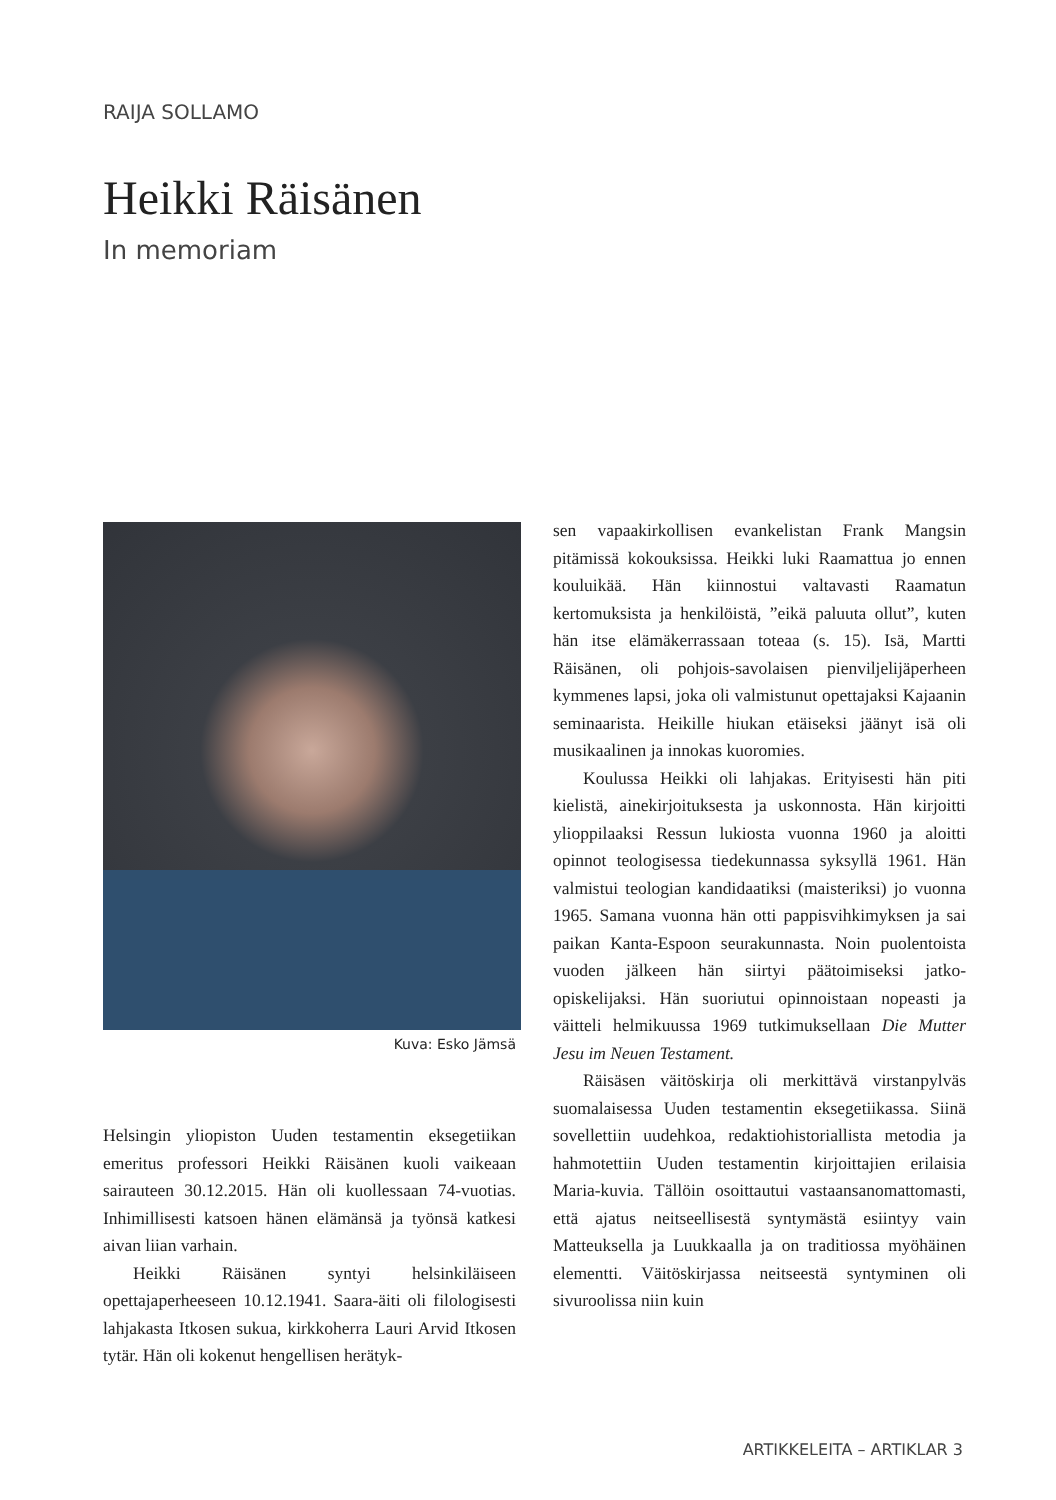RAIJA SOLLAMO
Heikki Räisänen
In memoriam
Kuva: Esko Jämsä
Helsingin yliopiston Uuden testamentin eksegetiikan emeritus professori Heikki Räisänen kuoli vaikeaan sairauteen 30.12.2015. Hän oli kuollessaan 74-vuotias. Inhimillisesti katsoen hänen elämänsä ja työnsä katkesi aivan liian varhain.
Heikki Räisänen syntyi helsinkiläiseen opettajaperheeseen 10.12.1941. Saara-äiti oli filologisesti lahjakasta Itkosen sukua, kirkkoherra Lauri Arvid Itkosen tytär. Hän oli kokenut hengellisen herätyk-
sen vapaakirkollisen evankelistan Frank Mangsin pitämissä kokouksissa. Heikki luki Raamattua jo ennen kouluikää. Hän kiinnostui valtavasti Raamatun kertomuksista ja henkilöistä, ”eikä paluuta ollut”, kuten hän itse elämäkerrassaan toteaa (s. 15). Isä, Martti Räisänen, oli pohjois-savolaisen pienviljelijäperheen kymmenes lapsi, joka oli valmistunut opettajaksi Kajaanin seminaarista. Heikille hiukan etäiseksi jäänyt isä oli musikaalinen ja innokas kuoromies.
Koulussa Heikki oli lahjakas. Erityisesti hän piti kielistä, ainekirjoituksesta ja uskonnosta. Hän kirjoitti ylioppilaaksi Ressun lukiosta vuonna 1960 ja aloitti opinnot teologisessa tiedekunnassa syksyllä 1961. Hän valmistui teologian kandidaatiksi (maisteriksi) jo vuonna 1965. Samana vuonna hän otti pappisvihkimyksen ja sai paikan Kanta-Espoon seurakunnasta. Noin puolentoista vuoden jälkeen hän siirtyi päätoimiseksi jatko-opiskelijaksi. Hän suoriutui opinnoistaan nopeasti ja väitteli helmikuussa 1969 tutkimuksellaan Die Mutter Jesu im Neuen Testament.
Räisäsen väitöskirja oli merkittävä virstanpylväs suomalaisessa Uuden testamentin eksegetiikassa. Siinä sovellettiin uudehkoa, redaktiohistoriallista metodia ja hahmotettiin Uuden testamentin kirjoittajien erilaisia Maria-kuvia. Tällöin osoittautui vastaansanomattomasti, että ajatus neitseellisestä syntymästä esiintyy vain Matteuksella ja Luukkaalla ja on traditiossa myöhäinen elementti. Väitöskirjassa neitseestä syntyminen oli sivuroolissa niin kuin
ARTIKKELEITA – ARTIKLAR 3